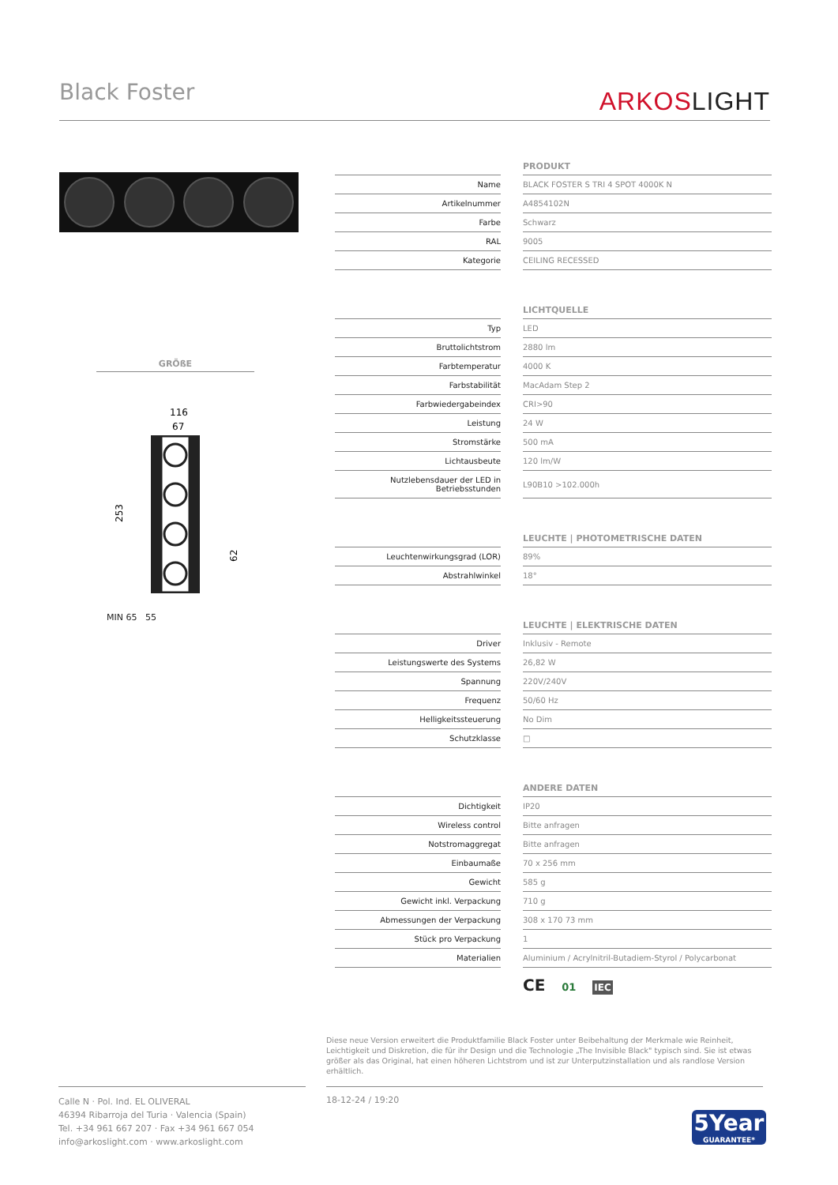Black Foster ARKOSLIGHT
GRÖßE
116
67
253
62
MIN 65 55
| | | PRODUKT |
| --- | --- | --- |
| Name | | BLACK FOSTER S TRI 4 SPOT 4000K N |
| Artikelnummer | | A4854102N |
| Farbe | | Schwarz |
| RAL | | 9005 |
| Kategorie | | CEILING RECESSED |
| | | LICHTQUELLE |
| --- | --- | --- |
| Typ | | LED |
| Bruttolichtstrom | | 2880 lm |
| Farbtemperatur | | 4000 K |
| Farbstabilität | | MacAdam Step 2 |
| Farbwiedergabeindex | | CRI>90 |
| Leistung | | 24 W |
| Stromstärke | | 500 mA |
| Lichtausbeute | | 120 lm/W |
| Nutzlebensdauer der LED in Betriebsstunden | | L90B10 >102.000h |
| | | LEUCHTE / PHOTOMETRISCHE DATEN |
| --- | --- | --- |
| Leuchtenwirkungsgrad (LOR) | | 89% |
| Abstrahlwinkel | | 18° |
| | | LEUCHTE / ELEKTRISCHE DATEN |
| --- | --- | --- |
| Driver | | Inklusiv - Remote |
| Leistungswerte des Systems | | 26,82 W |
| Spannung | | 220V/240V |
| Frequenz | | 50/60 Hz |
| Helligkeitssteuerung | | No Dim |
| Schutzklasse | | □ |
| | | ANDERE DATEN |
| --- | --- | --- |
| Dichtigkeit | | IP20 |
| Wireless control | | Bitte anfragen |
| Notstromaggregat | | Bitte anfragen |
| Einbaumaße | | 70 x 256 mm |
| Gewicht | | 585 g |
| Gewicht inkl. Verpackung | | 710 g |
| Abmessungen der Verpackung | | 308 x 170 73 mm |
| Stück pro Verpackung | | 1 |
| Materialien | | Aluminium / Acrylnitril-Butadiem-Styrol / Polycarbonat |
CE 01 IEC
Diese neue Version erweitert die Produktfamilie Black Foster unter Beibehaltung der Merkmale wie Reinheit, Leichtigkeit und Diskretion, die für ihr Design und die Technologie „The Invisible Black" typisch sind. Sie ist etwas größer als das Original, hat einen höheren Lichtstrom und ist zur Unterputzinstallation und als randlose Version erhältlich.
Calle N · Pol. Ind. EL OLIVERAL
46394 Ribarroja del Turia · Valencia (Spain)
Tel. +34 961 667 207 · Fax +34 961 667 054
info@arkoslight.com · www.arkoslight.com
18-12-24 / 19:20
5Year
GUARANTEE*